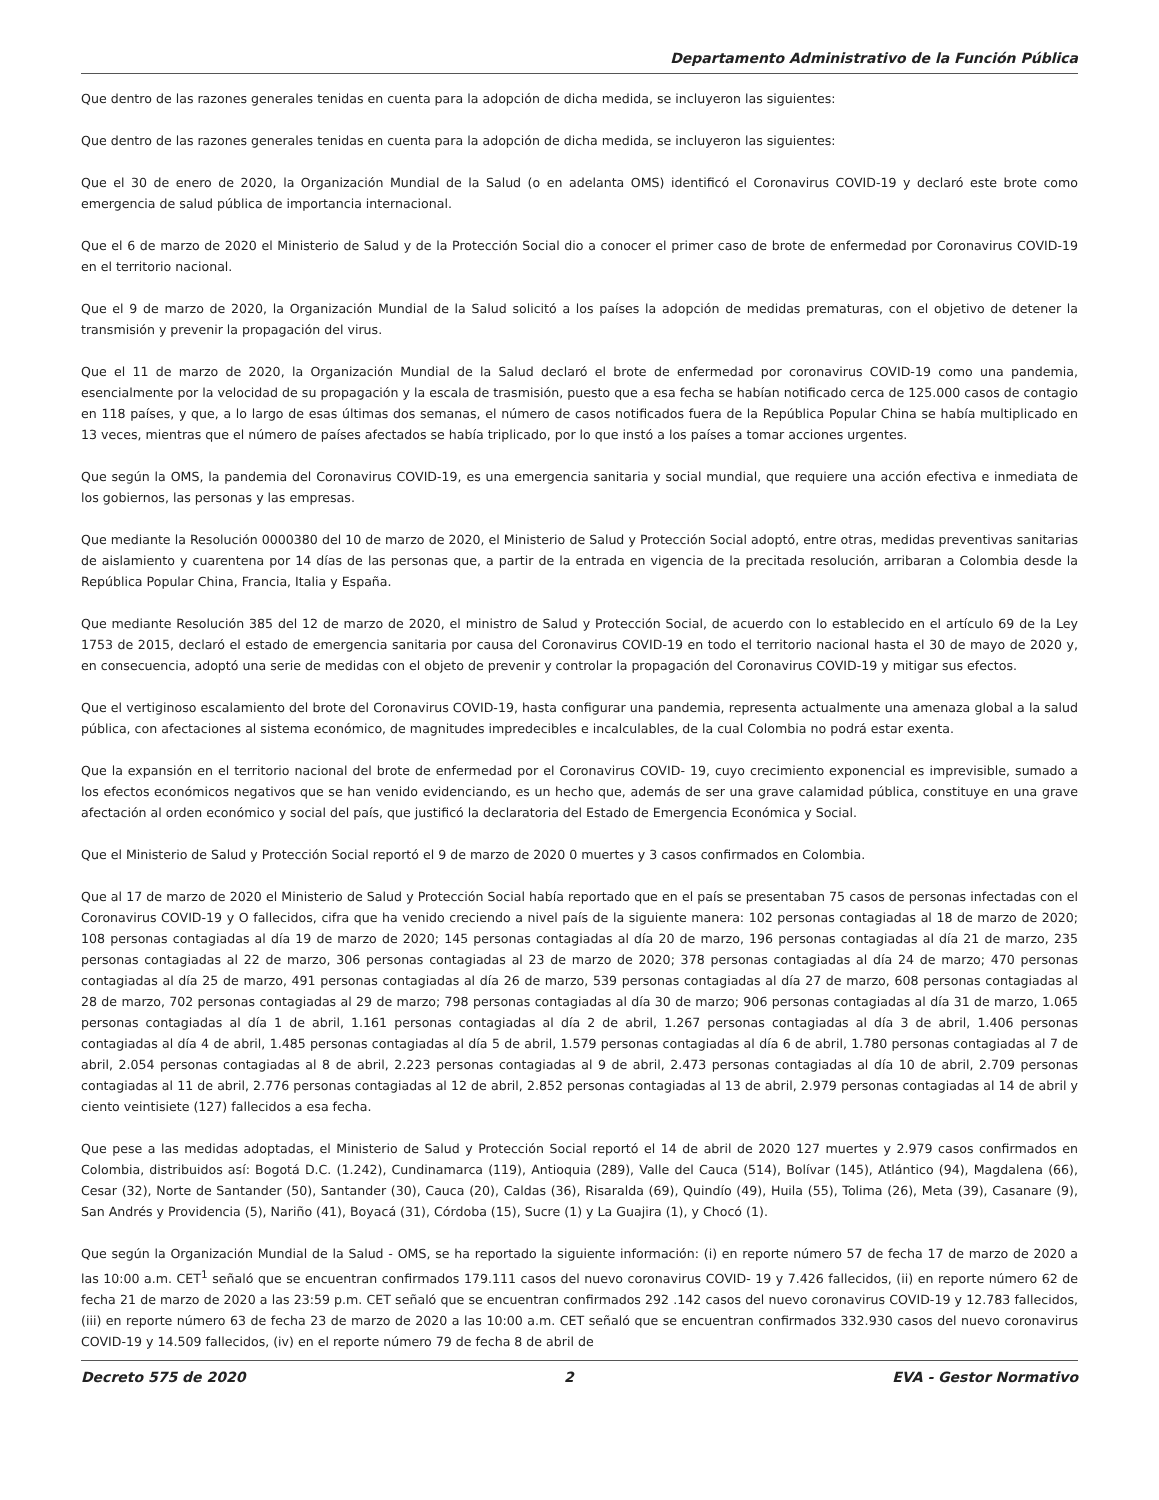Departamento Administrativo de la Función Pública
Que dentro de las razones generales tenidas en cuenta para la adopción de dicha medida, se incluyeron las siguientes:
Que dentro de las razones generales tenidas en cuenta para la adopción de dicha medida, se incluyeron las siguientes:
Que el 30 de enero de 2020, la Organización Mundial de la Salud (o en adelanta OMS) identificó el Coronavirus COVID-19 y declaró este brote como emergencia de salud pública de importancia internacional.
Que el 6 de marzo de 2020 el Ministerio de Salud y de la Protección Social dio a conocer el primer caso de brote de enfermedad por Coronavirus COVID-19 en el territorio nacional.
Que el 9 de marzo de 2020, la Organización Mundial de la Salud solicitó a los países la adopción de medidas prematuras, con el objetivo de detener la transmisión y prevenir la propagación del virus.
Que el 11 de marzo de 2020, la Organización Mundial de la Salud declaró el brote de enfermedad por coronavirus COVID-19 como una pandemia, esencialmente por la velocidad de su propagación y la escala de trasmisión, puesto que a esa fecha se habían notificado cerca de 125.000 casos de contagio en 118 países, y que, a lo largo de esas últimas dos semanas, el número de casos notificados fuera de la República Popular China se había multiplicado en 13 veces, mientras que el número de países afectados se había triplicado, por lo que instó a los países a tomar acciones urgentes.
Que según la OMS, la pandemia del Coronavirus COVID-19, es una emergencia sanitaria y social mundial, que requiere una acción efectiva e inmediata de los gobiernos, las personas y las empresas.
Que mediante la Resolución 0000380 del 10 de marzo de 2020, el Ministerio de Salud y Protección Social adoptó, entre otras, medidas preventivas sanitarias de aislamiento y cuarentena por 14 días de las personas que, a partir de la entrada en vigencia de la precitada resolución, arribaran a Colombia desde la República Popular China, Francia, Italia y España.
Que mediante Resolución 385 del 12 de marzo de 2020, el ministro de Salud y Protección Social, de acuerdo con lo establecido en el artículo 69 de la Ley 1753 de 2015, declaró el estado de emergencia sanitaria por causa del Coronavirus COVID-19 en todo el territorio nacional hasta el 30 de mayo de 2020 y, en consecuencia, adoptó una serie de medidas con el objeto de prevenir y controlar la propagación del Coronavirus COVID-19 y mitigar sus efectos.
Que el vertiginoso escalamiento del brote del Coronavirus COVID-19, hasta configurar una pandemia, representa actualmente una amenaza global a la salud pública, con afectaciones al sistema económico, de magnitudes impredecibles e incalculables, de la cual Colombia no podrá estar exenta.
Que la expansión en el territorio nacional del brote de enfermedad por el Coronavirus COVID- 19, cuyo crecimiento exponencial es imprevisible, sumado a los efectos económicos negativos que se han venido evidenciando, es un hecho que, además de ser una grave calamidad pública, constituye en una grave afectación al orden económico y social del país, que justificó la declaratoria del Estado de Emergencia Económica y Social.
Que el Ministerio de Salud y Protección Social reportó el 9 de marzo de 2020 0 muertes y 3 casos confirmados en Colombia.
Que al 17 de marzo de 2020 el Ministerio de Salud y Protección Social había reportado que en el país se presentaban 75 casos de personas infectadas con el Coronavirus COVID-19 y O fallecidos, cifra que ha venido creciendo a nivel país de la siguiente manera: 102 personas contagiadas al 18 de marzo de 2020; 108 personas contagiadas al día 19 de marzo de 2020; 145 personas contagiadas al día 20 de marzo, 196 personas contagiadas al día 21 de marzo, 235 personas contagiadas al 22 de marzo, 306 personas contagiadas al 23 de marzo de 2020; 378 personas contagiadas al día 24 de marzo; 470 personas contagiadas al día 25 de marzo, 491 personas contagiadas al día 26 de marzo, 539 personas contagiadas al día 27 de marzo, 608 personas contagiadas al 28 de marzo, 702 personas contagiadas al 29 de marzo; 798 personas contagiadas al día 30 de marzo; 906 personas contagiadas al día 31 de marzo, 1.065 personas contagiadas al día 1 de abril, 1.161 personas contagiadas al día 2 de abril, 1.267 personas contagiadas al día 3 de abril, 1.406 personas contagiadas al día 4 de abril, 1.485 personas contagiadas al día 5 de abril, 1.579 personas contagiadas al día 6 de abril, 1.780 personas contagiadas al 7 de abril, 2.054 personas contagiadas al 8 de abril, 2.223 personas contagiadas al 9 de abril, 2.473 personas contagiadas al día 10 de abril, 2.709 personas contagiadas al 11 de abril, 2.776 personas contagiadas al 12 de abril, 2.852 personas contagiadas al 13 de abril, 2.979 personas contagiadas al 14 de abril y ciento veintisiete (127) fallecidos a esa fecha.
Que pese a las medidas adoptadas, el Ministerio de Salud y Protección Social reportó el 14 de abril de 2020 127 muertes y 2.979 casos confirmados en Colombia, distribuidos así: Bogotá D.C. (1.242), Cundinamarca (119), Antioquia (289), Valle del Cauca (514), Bolívar (145), Atlántico (94), Magdalena (66), Cesar (32), Norte de Santander (50), Santander (30), Cauca (20), Caldas (36), Risaralda (69), Quindío (49), Huila (55), Tolima (26), Meta (39), Casanare (9), San Andrés y Providencia (5), Nariño (41), Boyacá (31), Córdoba (15), Sucre (1) y La Guajira (1), y Chocó (1).
Que según la Organización Mundial de la Salud - OMS, se ha reportado la siguiente información: (i) en reporte número 57 de fecha 17 de marzo de 2020 a las 10:00 a.m. CET<sup>1</sup> señaló que se encuentran confirmados 179.111 casos del nuevo coronavirus COVID- 19 y 7.426 fallecidos, (ii) en reporte número 62 de fecha 21 de marzo de 2020 a las 23:59 p.m. CET señaló que se encuentran confirmados 292 .142 casos del nuevo coronavirus COVID-19 y 12.783 fallecidos, (iii) en reporte número 63 de fecha 23 de marzo de 2020 a las 10:00 a.m. CET señaló que se encuentran confirmados 332.930 casos del nuevo coronavirus COVID-19 y 14.509 fallecidos, (iv) en el reporte número 79 de fecha 8 de abril de
Decreto 575 de 2020 2 EVA - Gestor Normativo